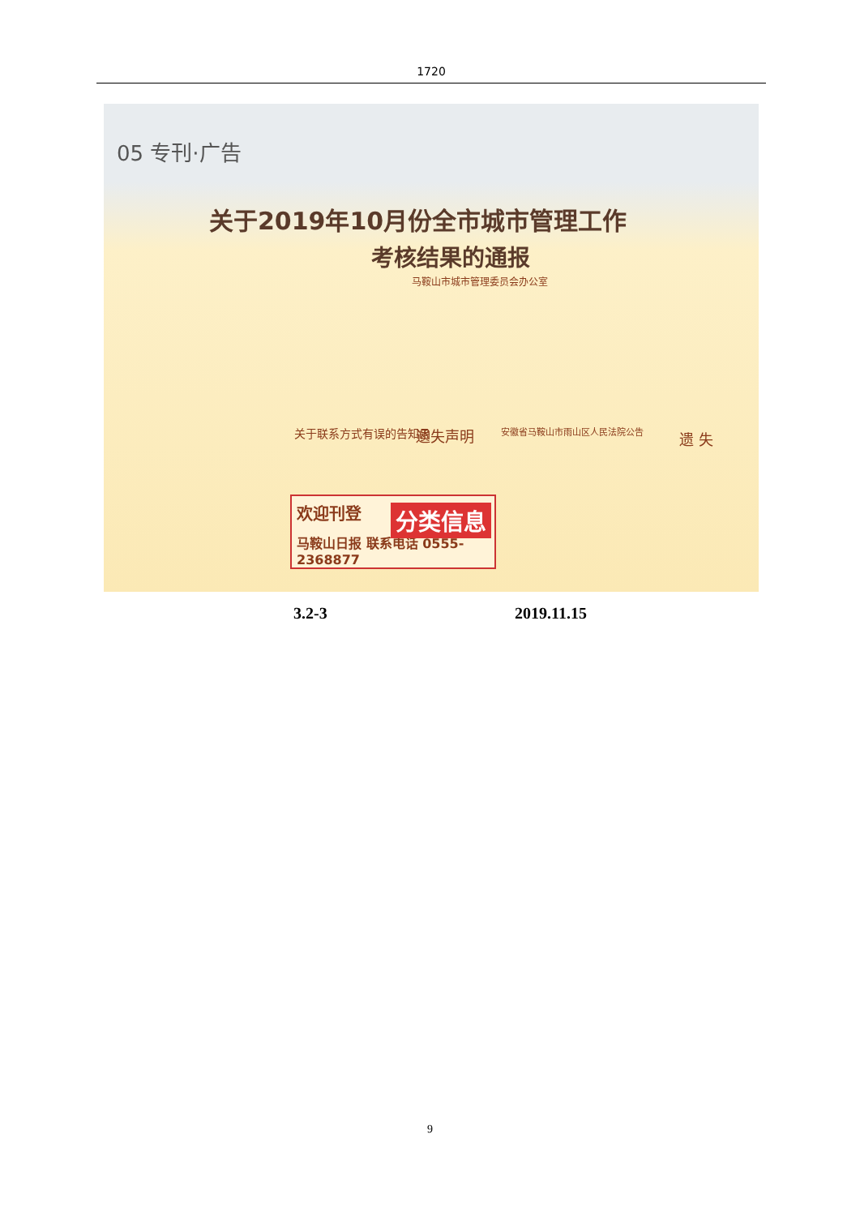1720
05 专刊·广告
关于2019年10月份全市城市管理工作
考核结果的通报
马鞍山市城市管理委员会办公室
关于联系方式有误的告知函 遗失声明 安徽省马鞍山市雨山区人民法院公告 遗 失
欢迎刊登
分类信息
马鞍山日报 联系电话 0555-2368877
3.2-3 2019.11.15
9